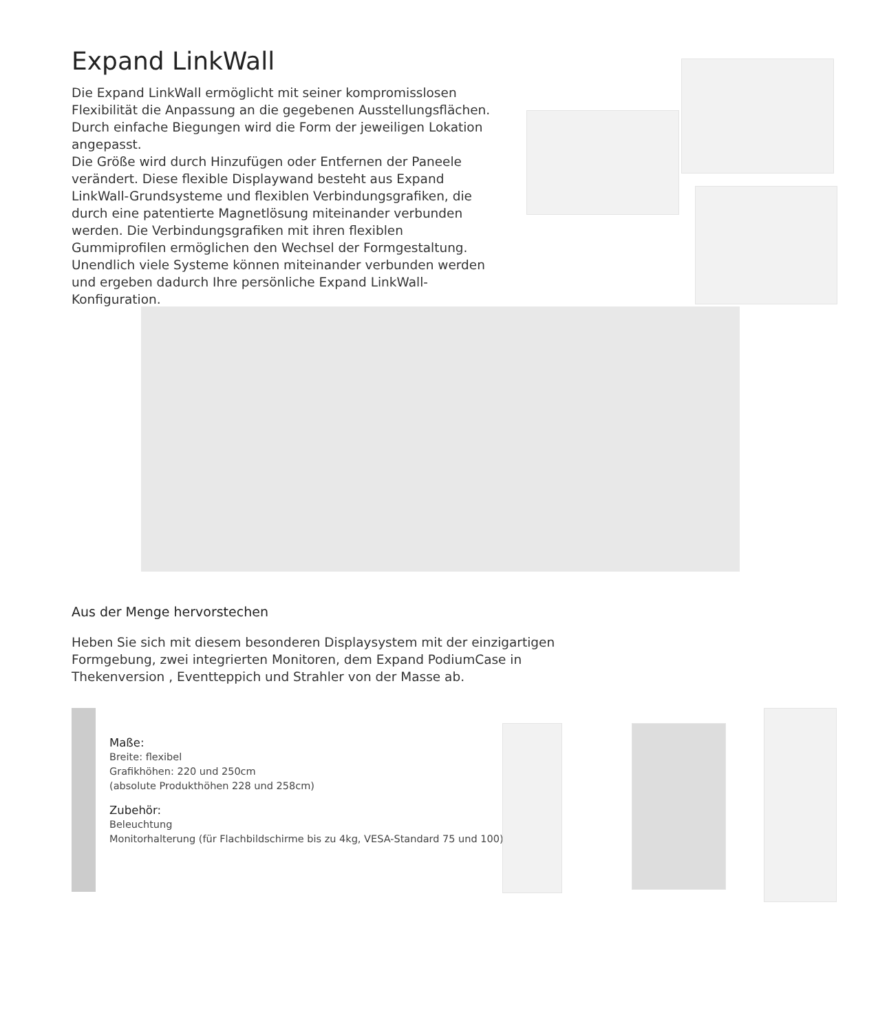Expand LinkWall
Die Expand LinkWall ermöglicht mit seiner kompromisslosen Flexibilität die Anpassung an die gegebenen Ausstellungsflächen. Durch einfache Biegungen wird die Form der jeweiligen Lokation angepasst.
Die Größe wird durch Hinzufügen oder Entfernen der Paneele verändert. Diese flexible Displaywand besteht aus Expand LinkWall-Grundsysteme und flexiblen Verbindungsgrafiken, die durch eine patentierte Magnetlösung miteinander verbunden werden. Die Verbindungsgrafiken mit ihren flexiblen Gummiprofilen ermöglichen den Wechsel der Formgestaltung. Unendlich viele Systeme können miteinander verbunden werden und ergeben dadurch Ihre persönliche Expand LinkWall-Konfiguration.
Aus der Menge hervorstechen
Heben Sie sich mit diesem besonderen Displaysystem mit der einzigartigen Formgebung, zwei integrierten Monitoren, dem Expand PodiumCase in Thekenversion , Eventteppich und Strahler von der Masse ab.
Maße:
Breite: flexibel
Grafikhöhen: 220 und 250cm
(absolute Produkthöhen 228 und 258cm)
Zubehör:
Beleuchtung
Monitorhalterung (für Flachbildschirme bis zu 4kg, VESA-Standard 75 und 100)